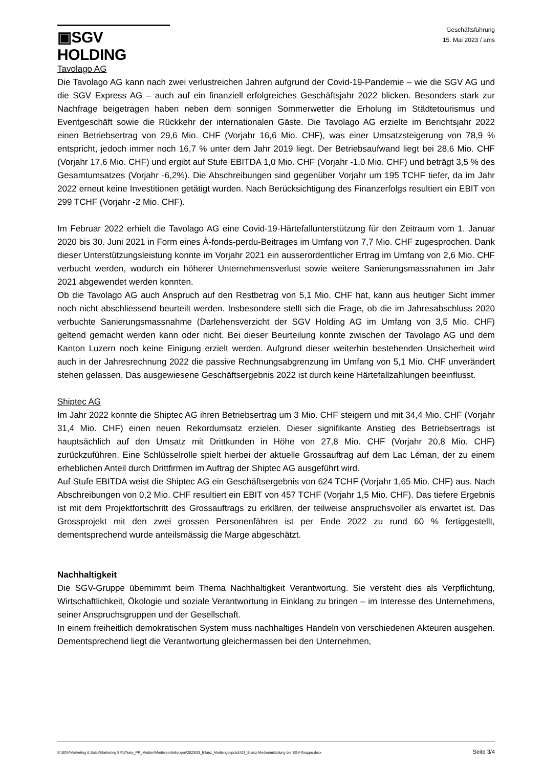▣SGV HOLDING
Geschäftsführung
15. Mai 2023 / ams
Tavolago AG
Die Tavolago AG kann nach zwei verlustreichen Jahren aufgrund der Covid-19-Pandemie – wie die SGV AG und die SGV Express AG – auch auf ein finanziell erfolgreiches Geschäftsjahr 2022 blicken. Besonders stark zur Nachfrage beigetragen haben neben dem sonnigen Sommerwetter die Erholung im Städtetourismus und Eventgeschäft sowie die Rückkehr der internationalen Gäste. Die Tavolago AG erzielte im Berichtsjahr 2022 einen Betriebsertrag von 29,6 Mio. CHF (Vorjahr 16,6 Mio. CHF), was einer Umsatzsteigerung von 78,9 % entspricht, jedoch immer noch 16,7 % unter dem Jahr 2019 liegt. Der Betriebsaufwand liegt bei 28,6 Mio. CHF (Vorjahr 17,6 Mio. CHF) und ergibt auf Stufe EBITDA 1,0 Mio. CHF (Vorjahr -1,0 Mio. CHF) und beträgt 3,5 % des Gesamtumsatzes (Vorjahr -6,2%). Die Abschreibungen sind gegenüber Vorjahr um 195 TCHF tiefer, da im Jahr 2022 erneut keine Investitionen getätigt wurden. Nach Berücksichtigung des Finanzerfolgs resultiert ein EBIT von 299 TCHF (Vorjahr -2 Mio. CHF).
Im Februar 2022 erhielt die Tavolago AG eine Covid-19-Härtefallunterstützung für den Zeitraum vom 1. Januar 2020 bis 30. Juni 2021 in Form eines À-fonds-perdu-Beitrages im Umfang von 7,7 Mio. CHF zugesprochen. Dank dieser Unterstützungsleistung konnte im Vorjahr 2021 ein ausserordentlicher Ertrag im Umfang von 2,6 Mio. CHF verbucht werden, wodurch ein höherer Unternehmensverlust sowie weitere Sanierungsmassnahmen im Jahr 2021 abgewendet werden konnten.
Ob die Tavolago AG auch Anspruch auf den Restbetrag von 5,1 Mio. CHF hat, kann aus heutiger Sicht immer noch nicht abschliessend beurteilt werden. Insbesondere stellt sich die Frage, ob die im Jahresabschluss 2020 verbuchte Sanierungsmassnahme (Darlehensverzicht der SGV Holding AG im Umfang von 3,5 Mio. CHF) geltend gemacht werden kann oder nicht. Bei dieser Beurteilung konnte zwischen der Tavolago AG und dem Kanton Luzern noch keine Einigung erzielt werden. Aufgrund dieser weiterhin bestehenden Unsicherheit wird auch in der Jahresrechnung 2022 die passive Rechnungsabgrenzung im Umfang von 5,1 Mio. CHF unverändert stehen gelassen. Das ausgewiesene Geschäftsergebnis 2022 ist durch keine Härtefallzahlungen beeinflusst.
Shiptec AG
Im Jahr 2022 konnte die Shiptec AG ihren Betriebsertrag um 3 Mio. CHF steigern und mit 34,4 Mio. CHF (Vorjahr 31,4 Mio. CHF) einen neuen Rekordumsatz erzielen. Dieser signifikante Anstieg des Betriebsertrags ist hauptsächlich auf den Umsatz mit Drittkunden in Höhe von 27,8 Mio. CHF (Vorjahr 20,8 Mio. CHF) zurückzuführen. Eine Schlüsselrolle spielt hierbei der aktuelle Grossauftrag auf dem Lac Léman, der zu einem erheblichen Anteil durch Drittfirmen im Auftrag der Shiptec AG ausgeführt wird.
Auf Stufe EBITDA weist die Shiptec AG ein Geschäftsergebnis von 624 TCHF (Vorjahr 1,65 Mio. CHF) aus. Nach Abschreibungen von 0,2 Mio. CHF resultiert ein EBIT von 457 TCHF (Vorjahr 1,5 Mio. CHF). Das tiefere Ergebnis ist mit dem Projektfortschritt des Grossauftrags zu erklären, der teilweise anspruchsvoller als erwartet ist. Das Grossprojekt mit den zwei grossen Personenfähren ist per Ende 2022 zu rund 60 % fertiggestellt, dementsprechend wurde anteilsmässig die Marge abgeschätzt.
Nachhaltigkeit
Die SGV-Gruppe übernimmt beim Thema Nachhaltigkeit Verantwortung. Sie versteht dies als Verpflichtung, Wirtschaftlichkeit, Ökologie und soziale Verantwortung in Einklang zu bringen – im Interesse des Unternehmens, seiner Anspruchsgruppen und der Gesellschaft.
In einem freiheitlich demokratischen System muss nachhaltiges Handeln von verschiedenen Akteuren ausgehen. Dementsprechend liegt die Verantwortung gleichermassen bei den Unternehmen,
S:\SGV\Marketing & Sales\Marketing SFA\Texte_PR_Medien\Medienmitteilungen\2023\03_Bilanz_Mediengespräch\03_Bilanz-Medienmitteilung der SGV-Gruppe.docx Seite 3/4